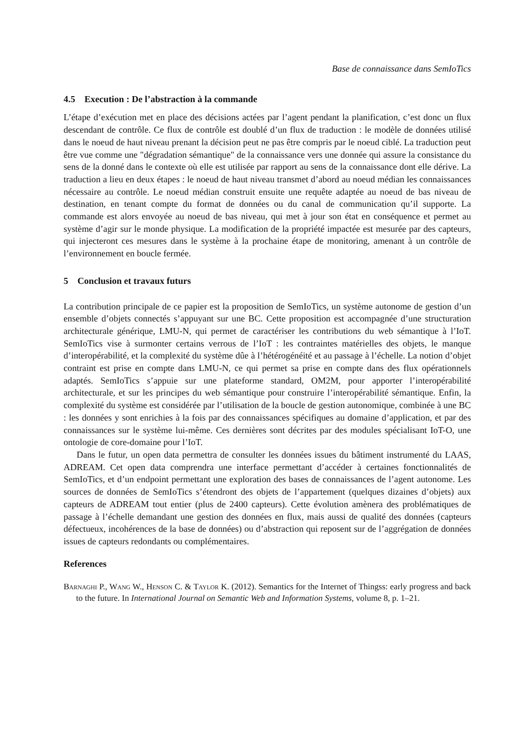Base de connaissance dans SemIoTics
4.5 Execution : De l’abstraction à la commande
L’étape d’exécution met en place des décisions actées par l’agent pendant la planification, c’est donc un flux descendant de contrôle. Ce flux de contrôle est doublé d’un flux de traduction : le modèle de données utilisé dans le noeud de haut niveau prenant la décision peut ne pas être compris par le noeud ciblé. La traduction peut être vue comme une "dégradation sémantique" de la connaissance vers une donnée qui assure la consistance du sens de la donné dans le contexte où elle est utilisée par rapport au sens de la connaissance dont elle dérive. La traduction a lieu en deux étapes : le noeud de haut niveau transmet d’abord au noeud médian les connaissances nécessaire au contrôle. Le noeud médian construit ensuite une requête adaptée au noeud de bas niveau de destination, en tenant compte du format de données ou du canal de communication qu’il supporte. La commande est alors envoyée au noeud de bas niveau, qui met à jour son état en conséquence et permet au système d’agir sur le monde physique. La modification de la propriété impactée est mesurée par des capteurs, qui injecteront ces mesures dans le système à la prochaine étape de monitoring, amenant à un contrôle de l’environnement en boucle fermée.
5 Conclusion et travaux futurs
La contribution principale de ce papier est la proposition de SemIoTics, un système autonome de gestion d’un ensemble d’objets connectés s’appuyant sur une BC. Cette proposition est accompagnée d’une structuration architecturale générique, LMU-N, qui permet de caractériser les contributions du web sémantique à l’IoT. SemIoTics vise à surmonter certains verrous de l’IoT : les contraintes matérielles des objets, le manque d’interopérabilité, et la complexité du système dûe à l’hétérogénéité et au passage à l’échelle. La notion d’objet contraint est prise en compte dans LMU-N, ce qui permet sa prise en compte dans des flux opérationnels adaptés. SemIoTics s’appuie sur une plateforme standard, OM2M, pour apporter l’interopérabilité architecturale, et sur les principes du web sémantique pour construire l’interopérabilité sémantique. Enfin, la complexité du système est considérée par l’utilisation de la boucle de gestion autonomique, combinée à une BC : les données y sont enrichies à la fois par des connaissances spécifiques au domaine d’application, et par des connaissances sur le système lui-même. Ces dernières sont décrites par des modules spécialisant IoT-O, une ontologie de core-domaine pour l’IoT.
Dans le futur, un open data permettra de consulter les données issues du bâtiment instrumenté du LAAS, ADREAM. Cet open data comprendra une interface permettant d’accéder à certaines fonctionnalités de SemIoTics, et d’un endpoint permettant une exploration des bases de connaissances de l’agent autonome. Les sources de données de SemIoTics s’étendront des objets de l’appartement (quelques dizaines d’objets) aux capteurs de ADREAM tout entier (plus de 2400 capteurs). Cette évolution amènera des problématiques de passage à l’échelle demandant une gestion des données en flux, mais aussi de qualité des données (capteurs défectueux, incohérences de la base de données) ou d’abstraction qui reposent sur de l’aggrégation de données issues de capteurs redondants ou complémentaires.
References
Barnaghi P., Wang W., Henson C. & Taylor K. (2012). Semantics for the Internet of Thingss: early progress and back to the future. In International Journal on Semantic Web and Information Systems, volume 8, p. 1–21.